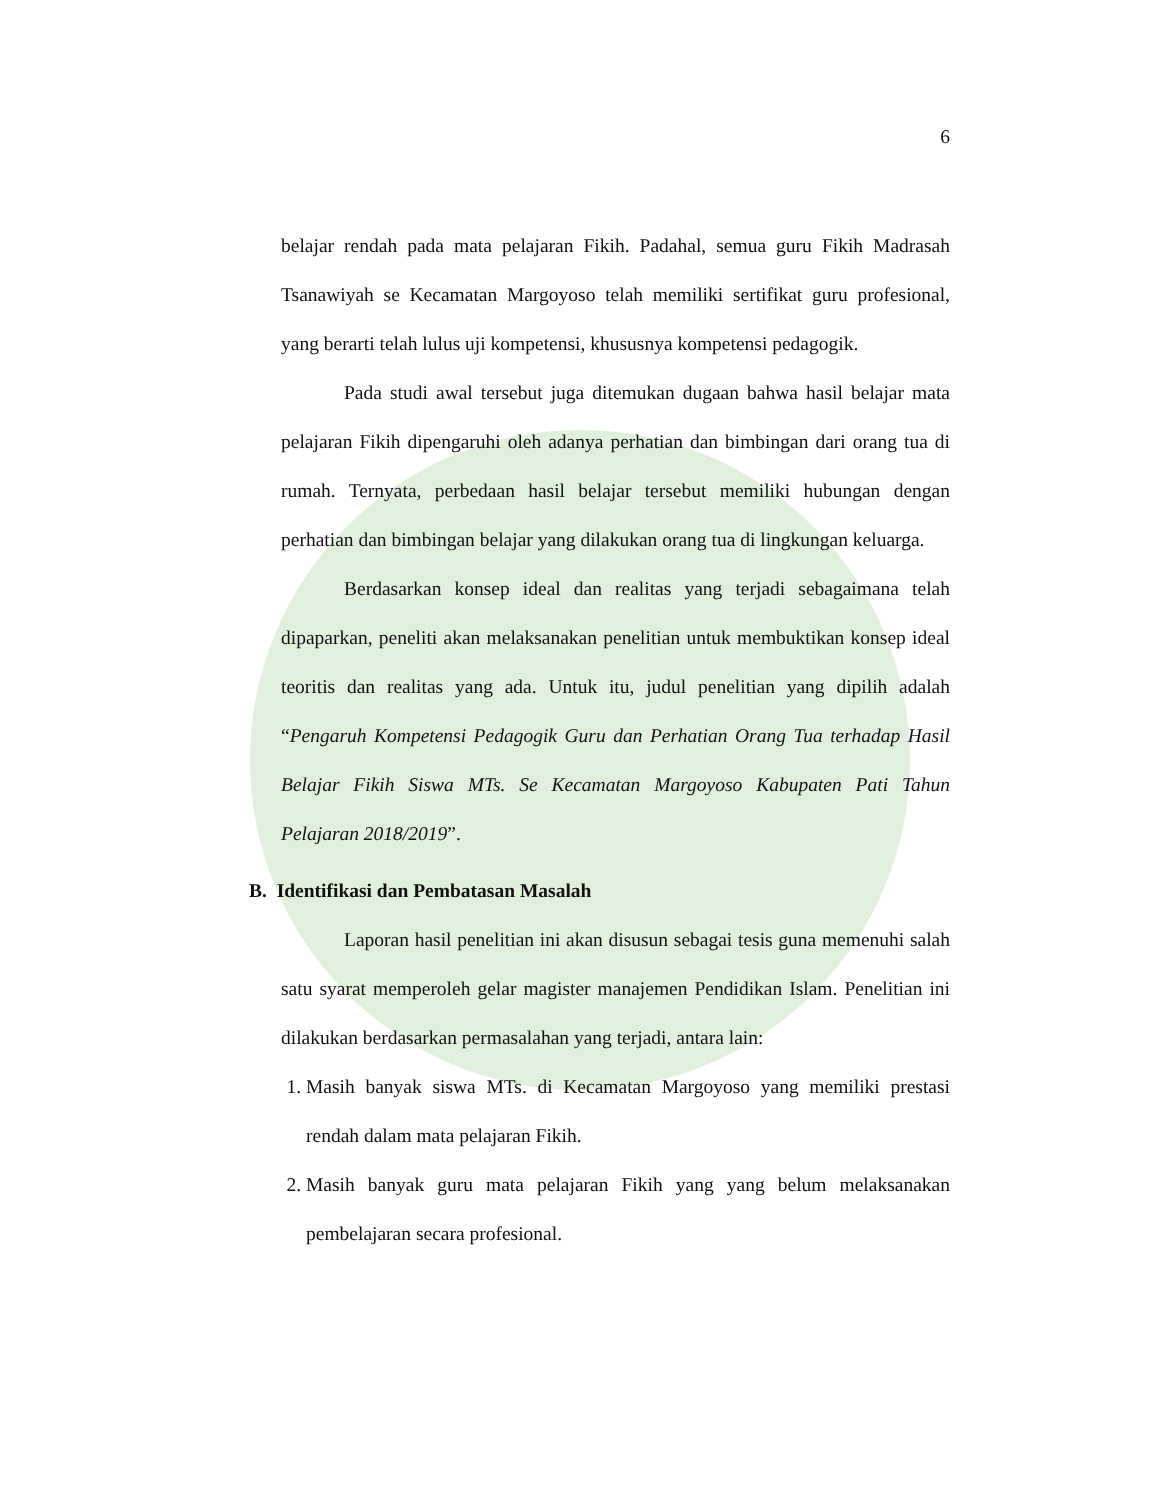6
belajar rendah pada mata pelajaran Fikih. Padahal, semua guru Fikih Madrasah Tsanawiyah se Kecamatan Margoyoso telah memiliki sertifikat guru profesional, yang berarti telah lulus uji kompetensi, khususnya kompetensi pedagogik.
Pada studi awal tersebut juga ditemukan dugaan bahwa hasil belajar mata pelajaran Fikih dipengaruhi oleh adanya perhatian dan bimbingan dari orang tua di rumah. Ternyata, perbedaan hasil belajar tersebut memiliki hubungan dengan perhatian dan bimbingan belajar yang dilakukan orang tua di lingkungan keluarga.
Berdasarkan konsep ideal dan realitas yang terjadi sebagaimana telah dipaparkan, peneliti akan melaksanakan penelitian untuk membuktikan konsep ideal teoritis dan realitas yang ada. Untuk itu, judul penelitian yang dipilih adalah “Pengaruh Kompetensi Pedagogik Guru dan Perhatian Orang Tua terhadap Hasil Belajar Fikih Siswa MTs. Se Kecamatan Margoyoso Kabupaten Pati Tahun Pelajaran 2018/2019”.
B. Identifikasi dan Pembatasan Masalah
Laporan hasil penelitian ini akan disusun sebagai tesis guna memenuhi salah satu syarat memperoleh gelar magister manajemen Pendidikan Islam. Penelitian ini dilakukan berdasarkan permasalahan yang terjadi, antara lain:
1. Masih banyak siswa MTs. di Kecamatan Margoyoso yang memiliki prestasi rendah dalam mata pelajaran Fikih.
2. Masih banyak guru mata pelajaran Fikih yang yang belum melaksanakan pembelajaran secara profesional.